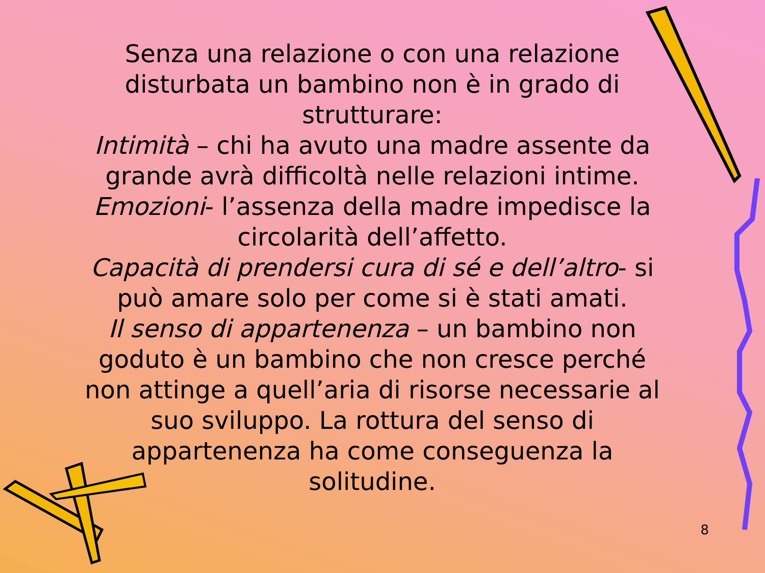Senza una relazione o con una relazione disturbata un bambino non è in grado di strutturare:
Intimità – chi ha avuto una madre assente da grande avrà difficoltà nelle relazioni intime.
Emozioni- l’assenza della madre impedisce la circolarità dell’affetto.
Capacità di prendersi cura di sé e dell’altro- si può amare solo per come si è stati amati.
Il senso di appartenenza – un bambino non goduto è un bambino che non cresce perché non attinge a quell’aria di risorse necessarie al suo sviluppo. La rottura del senso di appartenenza ha come conseguenza la solitudine.
8